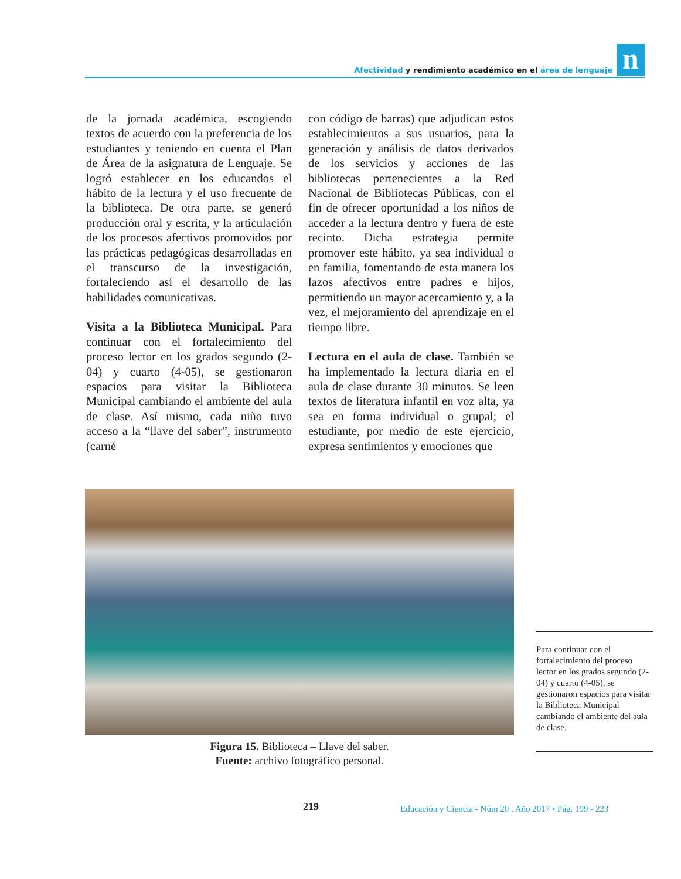Afectividad y rendimiento académico en el área de lenguaje
n
de la jornada académica, escogiendo textos de acuerdo con la preferencia de los estudiantes y teniendo en cuenta el Plan de Área de la asignatura de Lenguaje. Se logró establecer en los educandos el hábito de la lectura y el uso frecuente de la biblioteca. De otra parte, se generó producción oral y escrita, y la articulación de los procesos afectivos promovidos por las prácticas pedagógicas desarrolladas en el transcurso de la investigación, fortaleciendo así el desarrollo de las habilidades comunicativas.
Visita a la Biblioteca Municipal. Para continuar con el fortalecimiento del proceso lector en los grados segundo (2-04) y cuarto (4-05), se gestionaron espacios para visitar la Biblioteca Municipal cambiando el ambiente del aula de clase. Así mismo, cada niño tuvo acceso a la “llave del saber”, instrumento (carné
con código de barras) que adjudican estos establecimientos a sus usuarios, para la generación y análisis de datos derivados de los servicios y acciones de las bibliotecas pertenecientes a la Red Nacional de Bibliotecas Públicas, con el fin de ofrecer oportunidad a los niños de acceder a la lectura dentro y fuera de este recinto. Dicha estrategia permite promover este hábito, ya sea individual o en familia, fomentando de esta manera los lazos afectivos entre padres e hijos, permitiendo un mayor acercamiento y, a la vez, el mejoramiento del aprendizaje en el tiempo libre.
Lectura en el aula de clase. También se ha implementado la lectura diaria en el aula de clase durante 30 minutos. Se leen textos de literatura infantil en voz alta, ya sea en forma individual o grupal; el estudiante, por medio de este ejercicio, expresa sentimientos y emociones que
Figura 15. Biblioteca – Llave del saber.
Fuente: archivo fotográfico personal.
Para continuar con el fortalecimiento del proceso lector en los grados segundo (2-04) y cuarto (4-05), se gestionaron espacios para visitar la Biblioteca Municipal cambiando el ambiente del aula de clase.
219 Educación y Ciencia - Núm 20 . Año 2017 • Pág. 199 - 223